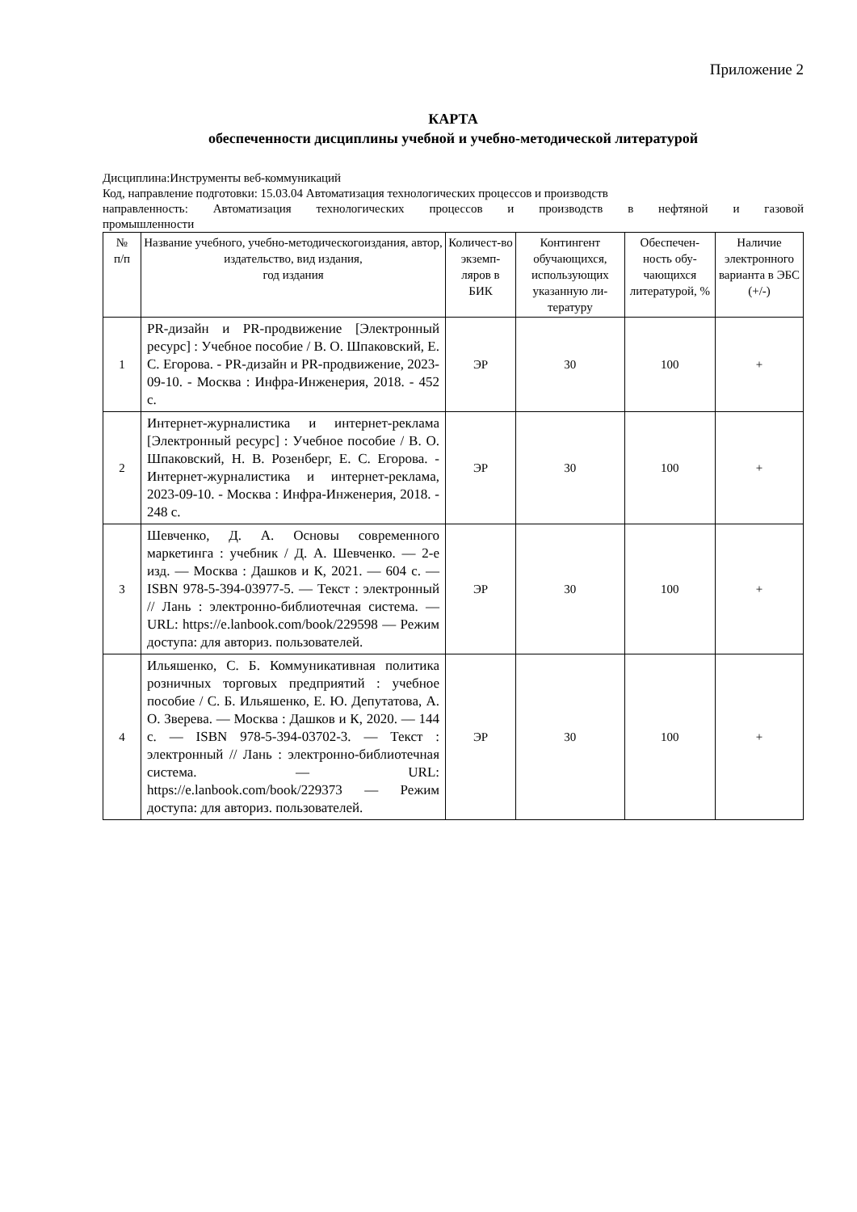Приложение 2
КАРТА
обеспеченности дисциплины учебной и учебно-методической литературой
Дисциплина:Инструменты веб-коммуникаций
Код, направление подготовки: 15.03.04 Автоматизация технологических процессов и производств
направленность: Автоматизация технологических процессов и производств в нефтяной и газовой
промышленности
| № п/п | Название учебного, учебно-методическогоиздания, автор, издательство, вид издания, год издания | Количест-во экземп-ляров в БИК | Контингент обучающихся, использующих указанную ли-тературу | Обеспечен-ность обу-чающихся литературой, % | Наличие электронного варианта в ЭБС (+/-) |
| --- | --- | --- | --- | --- | --- |
| 1 | PR-дизайн и PR-продвижение [Электронный ресурс] : Учебное пособие / В. О. Шпаковский, Е. С. Егорова. - PR-дизайн и PR-продвижение, 2023-09-10. - Москва : Инфра-Инженерия, 2018. - 452 с. | ЭР | 30 | 100 | + |
| 2 | Интернет-журналистика и интернет-реклама [Электронный ресурс] : Учебное пособие / В. О. Шпаковский, Н. В. Розенберг, Е. С. Егорова. - Интернет-журналистика и интернет-реклама, 2023-09-10. - Москва : Инфра-Инженерия, 2018. - 248 с. | ЭР | 30 | 100 | + |
| 3 | Шевченко, Д. А. Основы современного маркетинга : учебник / Д. А. Шевченко. — 2-е изд. — Москва : Дашков и К, 2021. — 604 с. — ISBN 978-5-394-03977-5. — Текст : электронный // Лань : электронно-библиотечная система. — URL: https://e.lanbook.com/book/229598 — Режим доступа: для авториз. пользователей. | ЭР | 30 | 100 | + |
| 4 | Ильяшенко, С. Б. Коммуникативная политика розничных торговых предприятий : учебное пособие / С. Б. Ильяшенко, Е. Ю. Депутатова, А. О. Зверева. — Москва : Дашков и К, 2020. — 144 с. — ISBN 978-5-394-03702-3. — Текст : электронный // Лань : электронно-библиотечная система. — URL: https://e.lanbook.com/book/229373 — Режим доступа: для авториз. пользователей. | ЭР | 30 | 100 | + |